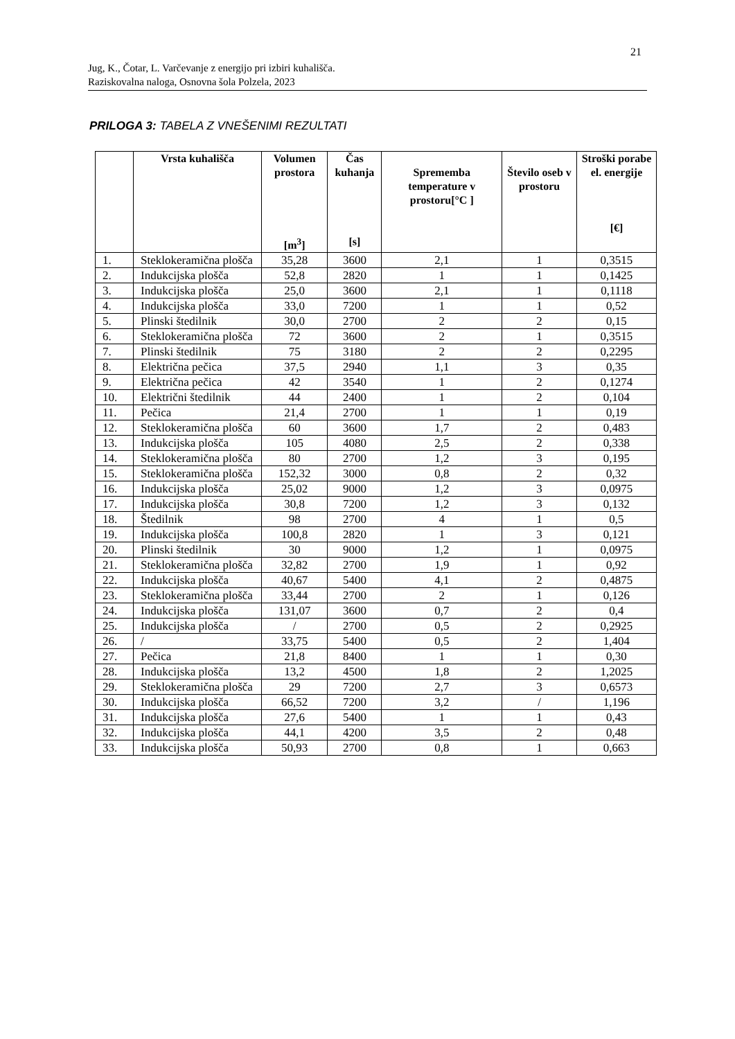21
Jug, K., Čotar, L. Varčevanje z energijo pri izbiri kuhališča.
Raziskovalna naloga, Osnovna šola Polzela, 2023
PRILOGA 3: TABELA Z VNEŠENIMI REZULTATI
| | Vrsta kuhališča | Volumen prostora [m<sup>3</sup>] | Čas kuhanja [s] | Sprememba temperature v prostoru[°C ] | Število oseb v prostoru | Stroški porabe el. energije [€] |
| --- | --- | --- | --- | --- | --- | --- |
| 1. | Steklokeramična plošča | 35,28 | 3600 | 2,1 | 1 | 0,3515 |
| 2. | Indukcijska plošča | 52,8 | 2820 | 1 | 1 | 0,1425 |
| 3. | Indukcijska plošča | 25,0 | 3600 | 2,1 | 1 | 0,1118 |
| 4. | Indukcijska plošča | 33,0 | 7200 | 1 | 1 | 0,52 |
| 5. | Plinski štedilnik | 30,0 | 2700 | 2 | 2 | 0,15 |
| 6. | Steklokeramična plošča | 72 | 3600 | 2 | 1 | 0,3515 |
| 7. | Plinski štedilnik | 75 | 3180 | 2 | 2 | 0,2295 |
| 8. | Električna pečica | 37,5 | 2940 | 1,1 | 3 | 0,35 |
| 9. | Električna pečica | 42 | 3540 | 1 | 2 | 0,1274 |
| 10. | Električni štedilnik | 44 | 2400 | 1 | 2 | 0,104 |
| 11. | Pečica | 21,4 | 2700 | 1 | 1 | 0,19 |
| 12. | Steklokeramična plošča | 60 | 3600 | 1,7 | 2 | 0,483 |
| 13. | Indukcijska plošča | 105 | 4080 | 2,5 | 2 | 0,338 |
| 14. | Steklokeramična plošča | 80 | 2700 | 1,2 | 3 | 0,195 |
| 15. | Steklokeramična plošča | 152,32 | 3000 | 0,8 | 2 | 0,32 |
| 16. | Indukcijska plošča | 25,02 | 9000 | 1,2 | 3 | 0,0975 |
| 17. | Indukcijska plošča | 30,8 | 7200 | 1,2 | 3 | 0,132 |
| 18. | Štedilnik | 98 | 2700 | 4 | 1 | 0,5 |
| 19. | Indukcijska plošča | 100,8 | 2820 | 1 | 3 | 0,121 |
| 20. | Plinski štedilnik | 30 | 9000 | 1,2 | 1 | 0,0975 |
| 21. | Steklokeramična plošča | 32,82 | 2700 | 1,9 | 1 | 0,92 |
| 22. | Indukcijska plošča | 40,67 | 5400 | 4,1 | 2 | 0,4875 |
| 23. | Steklokeramična plošča | 33,44 | 2700 | 2 | 1 | 0,126 |
| 24. | Indukcijska plošča | 131,07 | 3600 | 0,7 | 2 | 0,4 |
| 25. | Indukcijska plošča | / | 2700 | 0,5 | 2 | 0,2925 |
| 26. | / | 33,75 | 5400 | 0,5 | 2 | 1,404 |
| 27. | Pečica | 21,8 | 8400 | 1 | 1 | 0,30 |
| 28. | Indukcijska plošča | 13,2 | 4500 | 1,8 | 2 | 1,2025 |
| 29. | Steklokeramična plošča | 29 | 7200 | 2,7 | 3 | 0,6573 |
| 30. | Indukcijska plošča | 66,52 | 7200 | 3,2 | / | 1,196 |
| 31. | Indukcijska plošča | 27,6 | 5400 | 1 | 1 | 0,43 |
| 32. | Indukcijska plošča | 44,1 | 4200 | 3,5 | 2 | 0,48 |
| 33. | Indukcijska plošča | 50,93 | 2700 | 0,8 | 1 | 0,663 |